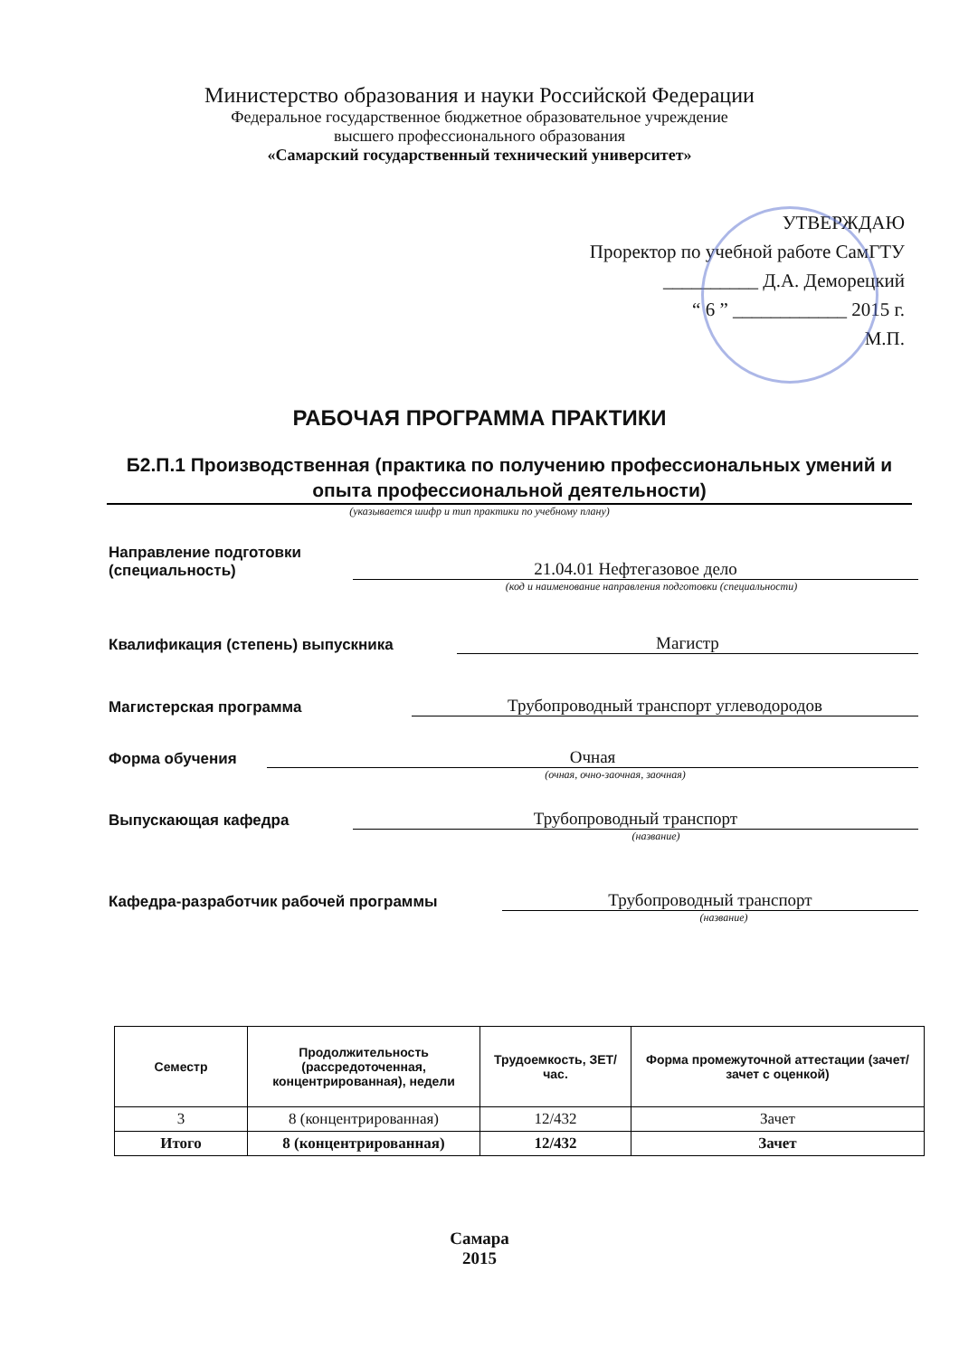Министерство образования и науки Российской Федерации
Федеральное государственное бюджетное образовательное учреждение
высшего профессионального образования
«Самарский государственный технический университет»
УТВЕРЖДАЮ
Проректор по учебной работе СамГТУ
__________ Д.А. Деморецкий
“ 6 ” ____________ 2015 г.
М.П.
РАБОЧАЯ ПРОГРАММА ПРАКТИКИ
Б2.П.1 Производственная (практика по получению профессиональных умений и опыта профессиональной деятельности)
(указывается шифр и тип практики по учебному плану)
Направление подготовки
(специальность)
21.04.01 Нефтегазовое дело
(код и наименование направления подготовки (специальности)
Квалификация (степень) выпускника
Магистр
Магистерская программа
Трубопроводный транспорт углеводородов
Форма обучения
Очная
(очная, очно-заочная, заочная)
Выпускающая кафедра
Трубопроводный транспорт
(название)
Кафедра-разработчик рабочей программы
Трубопроводный транспорт
(название)
| Семестр | Продолжительность (рассредоточенная, концентрированная), недели | Трудоемкость, ЗЕТ/час. | Форма промежуточной аттестации (зачет/зачет с оценкой) |
| --- | --- | --- | --- |
| 3 | 8 (концентрированная) | 12/432 | Зачет |
| Итого | 8 (концентрированная) | 12/432 | Зачет |
Самара
2015